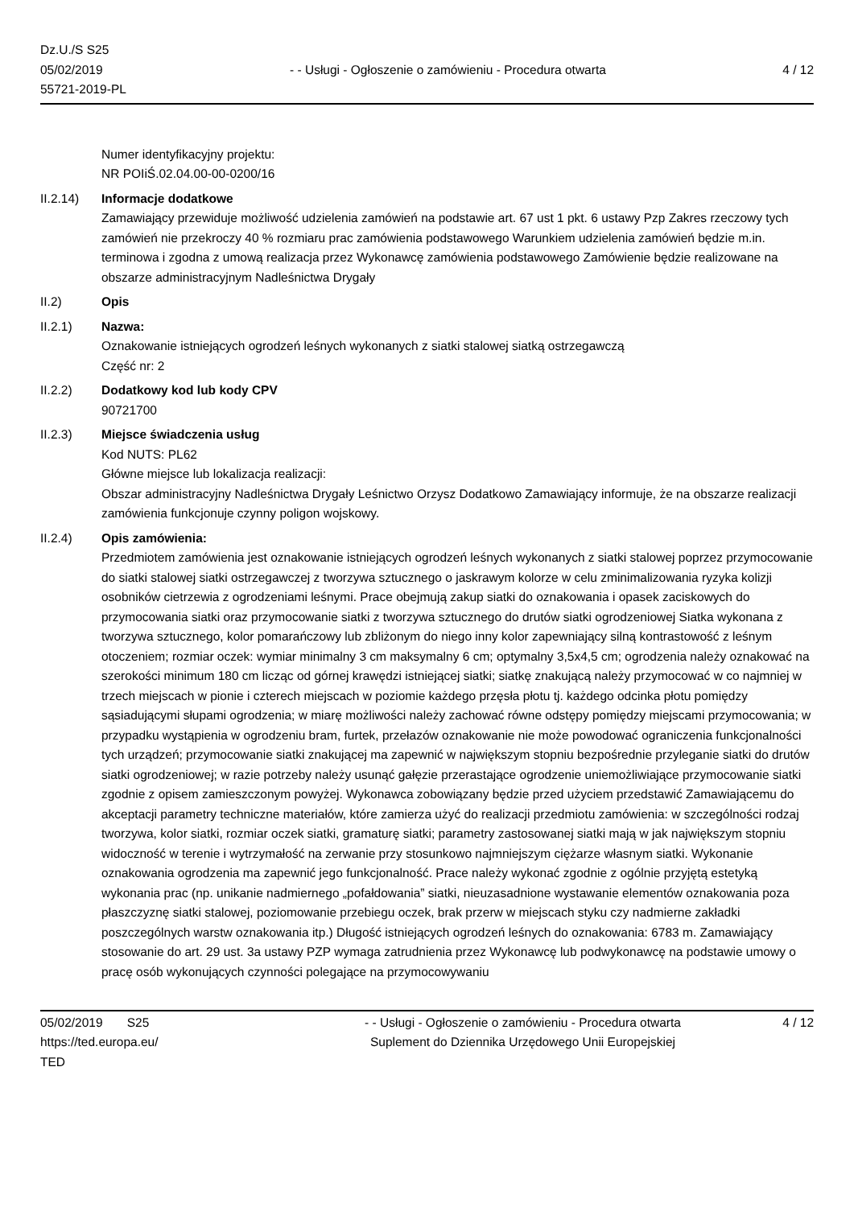Dz.U./S S25
05/02/2019
55721-2019-PL
- - Usługi - Ogłoszenie o zamówieniu - Procedura otwarta
4 / 12
Numer identyfikacyjny projektu:
NR POIiŚ.02.04.00-00-0200/16
II.2.14) Informacje dodatkowe
Zamawiający przewiduje możliwość udzielenia zamówień na podstawie art. 67 ust 1 pkt. 6 ustawy Pzp Zakres rzeczowy tych zamówień nie przekroczy 40 % rozmiaru prac zamówienia podstawowego Warunkiem udzielenia zamówień będzie m.in. terminowa i zgodna z umową realizacja przez Wykonawcę zamówienia podstawowego Zamówienie będzie realizowane na obszarze administracyjnym Nadleśnictwa Drygały
II.2) Opis
II.2.1) Nazwa:
Oznakowanie istniejących ogrodzeń leśnych wykonanych z siatki stalowej siatką ostrzegawczą
Część nr: 2
II.2.2) Dodatkowy kod lub kody CPV
90721700
II.2.3) Miejsce świadczenia usług
Kod NUTS: PL62
Główne miejsce lub lokalizacja realizacji:
Obszar administracyjny Nadleśnictwa Drygały Leśnictwo Orzysz Dodatkowo Zamawiający informuje, że na obszarze realizacji zamówienia funkcjonuje czynny poligon wojskowy.
II.2.4) Opis zamówienia:
Przedmiotem zamówienia jest oznakowanie istniejących ogrodzeń leśnych wykonanych z siatki stalowej poprzez przymocowanie do siatki stalowej siatki ostrzegawczej z tworzywa sztucznego o jaskrawym kolorze w celu zminimalizowania ryzyka kolizji osobników cietrzewia z ogrodzeniami leśnymi. Prace obejmują zakup siatki do oznakowania i opasek zaciskowych do przymocowania siatki oraz przymocowanie siatki z tworzywa sztucznego do drutów siatki ogrodzeniowej Siatka wykonana z tworzywa sztucznego, kolor pomarańczowy lub zbliżonym do niego inny kolor zapewniający silną kontrastowość z leśnym otoczeniem; rozmiar oczek: wymiar minimalny 3 cm maksymalny 6 cm; optymalny 3,5x4,5 cm; ogrodzenia należy oznakować na szerokości minimum 180 cm licząc od górnej krawędzi istniejącej siatki; siatkę znakującą należy przymocować w co najmniej w trzech miejscach w pionie i czterech miejscach w poziomie każdego przęsła płotu tj. każdego odcinka płotu pomiędzy sąsiadującymi słupami ogrodzenia; w miarę możliwości należy zachować równe odstępy pomiędzy miejscami przymocowania; w przypadku wystąpienia w ogrodzeniu bram, furtek, przełazów oznakowanie nie może powodować ograniczenia funkcjonalności tych urządzeń; przymocowanie siatki znakującej ma zapewnić w największym stopniu bezpośrednie przyleganie siatki do drutów siatki ogrodzeniowej; w razie potrzeby należy usunąć gałęzie przerastające ogrodzenie uniemożliwiające przymocowanie siatki zgodnie z opisem zamieszczonym powyżej. Wykonawca zobowiązany będzie przed użyciem przedstawić Zamawiającemu do akceptacji parametry techniczne materiałów, które zamierza użyć do realizacji przedmiotu zamówienia: w szczególności rodzaj tworzywa, kolor siatki, rozmiar oczek siatki, gramaturę siatki; parametry zastosowanej siatki mają w jak największym stopniu widoczność w terenie i wytrzymałość na zerwanie przy stosunkowo najmniejszym ciężarze własnym siatki. Wykonanie oznakowania ogrodzenia ma zapewnić jego funkcjonalność. Prace należy wykonać zgodnie z ogólnie przyjętą estetyką wykonania prac (np. unikanie nadmiernego „pofałdowania” siatki, nieuzasadnione wystawanie elementów oznakowania poza płaszczyznę siatki stalowej, poziomowanie przebiegu oczek, brak przerw w miejscach styku czy nadmierne zakładki poszczególnych warstw oznakowania itp.) Długość istniejących ogrodzeń leśnych do oznakowania: 6783 m. Zamawiający stosowanie do art. 29 ust. 3a ustawy PZP wymaga zatrudnienia przez Wykonawcę lub podwykonawcę na podstawie umowy o pracę osób wykonujących czynności polegające na przymocowywaniu
05/02/2019 S25
https://ted.europa.eu/
TED
- - Usługi - Ogłoszenie o zamówieniu - Procedura otwarta
Suplement do Dziennika Urzędowego Unii Europejskiej
4 / 12